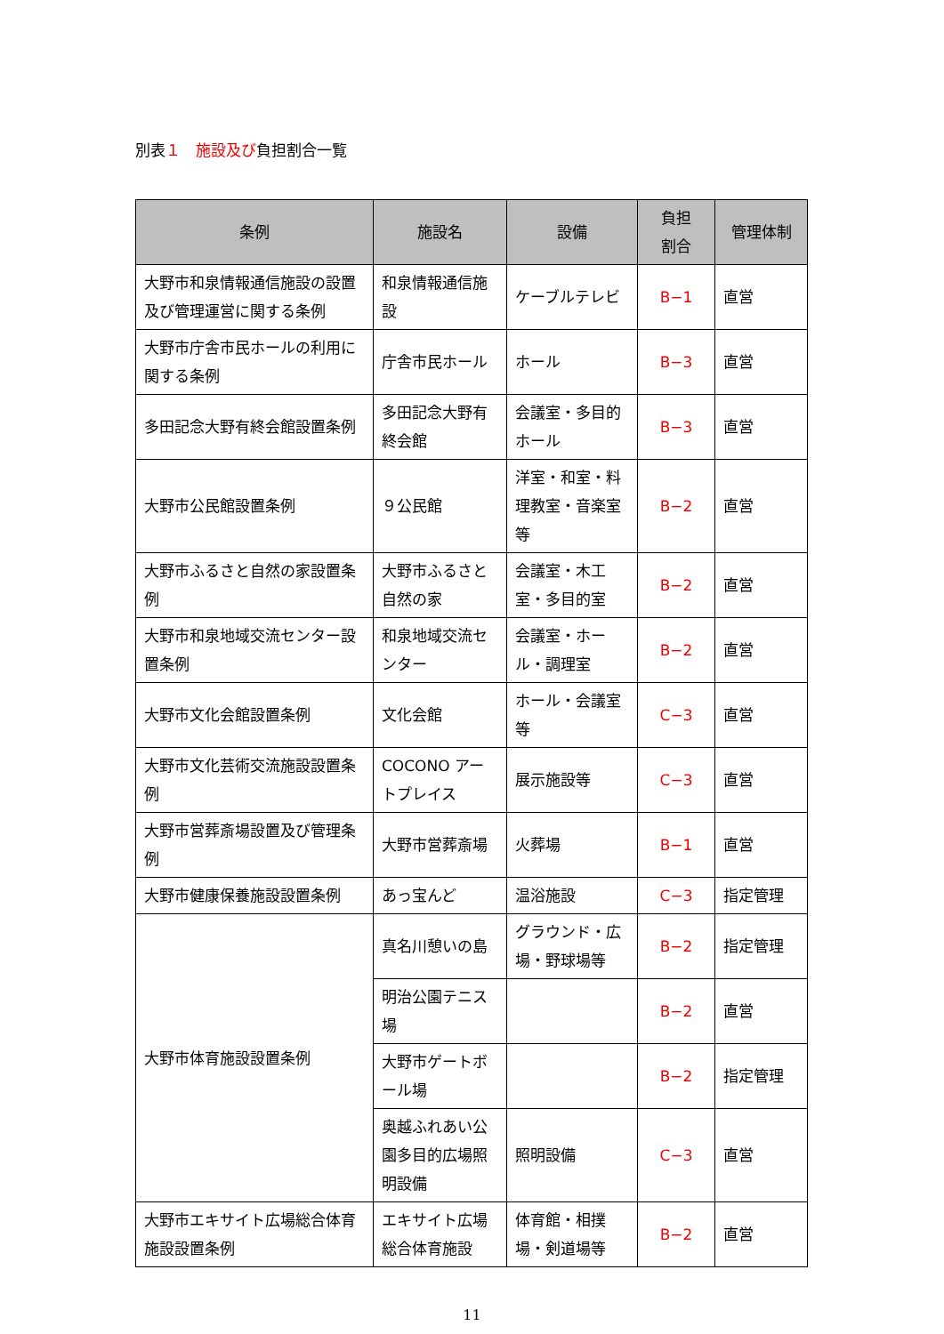別表１　施設及び負担割合一覧
| 条例 | 施設名 | 設備 | 負担 割合 | 管理体制 |
| --- | --- | --- | --- | --- |
| 大野市和泉情報通信施設の設置及び管理運営に関する条例 | 和泉情報通信施設 | ケーブルテレビ | B−1 | 直営 |
| 大野市庁舎市民ホールの利用に関する条例 | 庁舎市民ホール | ホール | B−3 | 直営 |
| 多田記念大野有終会館設置条例 | 多田記念大野有終会館 | 会議室・多目的ホール | B−3 | 直営 |
| 大野市公民館設置条例 | ９公民館 | 洋室・和室・料理教室・音楽室等 | B−2 | 直営 |
| 大野市ふるさと自然の家設置条例 | 大野市ふるさと自然の家 | 会議室・木工室・多目的室 | B−2 | 直営 |
| 大野市和泉地域交流センター設置条例 | 和泉地域交流センター | 会議室・ホール・調理室 | B−2 | 直営 |
| 大野市文化会館設置条例 | 文化会館 | ホール・会議室等 | C−3 | 直営 |
| 大野市文化芸術交流施設設置条例 | COCONO アートプレイス | 展示施設等 | C−3 | 直営 |
| 大野市営葬斎場設置及び管理条例 | 大野市営葬斎場 | 火葬場 | B−1 | 直営 |
| 大野市健康保養施設設置条例 | あっ宝んど | 温浴施設 | C−3 | 指定管理 |
| 大野市体育施設設置条例 | 真名川憩いの島 | グラウンド・広場・野球場等 | B−2 | 指定管理 |
| | 明治公園テニス場 | | B−2 | 直営 |
| | 大野市ゲートボール場 | | B−2 | 指定管理 |
| | 奥越ふれあい公園多目的広場照明設備 | 照明設備 | C−3 | 直営 |
| 大野市エキサイト広場総合体育施設設置条例 | エキサイト広場総合体育施設 | 体育館・相撲場・剣道場等 | B−2 | 直営 |
11